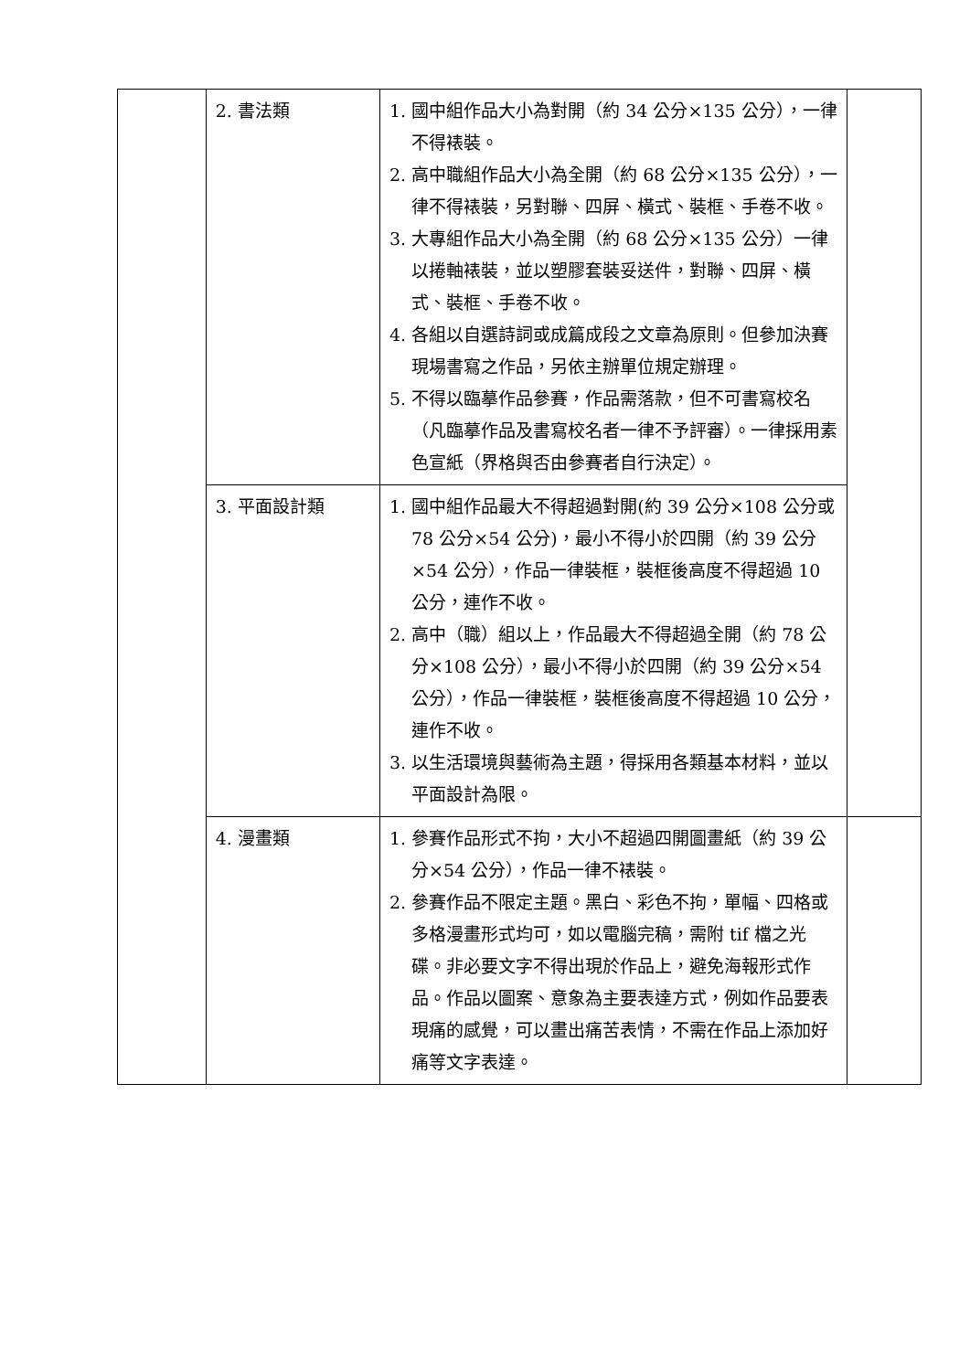| | 2. 書法類 | 1. 國中組作品大小為對開（約 34 公分×135 公分），一律不得裱裝。 2. 高中職組作品大小為全開（約 68 公分×135 公分），一律不得裱裝，另對聯、四屏、橫式、裝框、手卷不收。 3. 大專組作品大小為全開（約 68 公分×135 公分）一律以捲軸裱裝，並以塑膠套裝妥送件，對聯、四屏、橫式、裝框、手卷不收。 4. 各組以自選詩詞或成篇成段之文章為原則。但參加決賽現場書寫之作品，另依主辦單位規定辦理。 5. 不得以臨摹作品參賽，作品需落款，但不可書寫校名（凡臨摹作品及書寫校名者一律不予評審）。一律採用素色宣紙（界格與否由參賽者自行決定）。 | |
| | 3. 平面設計類 | 1. 國中組作品最大不得超過對開(約 39 公分×108 公分或 78 公分×54 公分)，最小不得小於四開（約 39 公分×54 公分），作品一律裝框，裝框後高度不得超過 10 公分，連作不收。 2. 高中（職）組以上，作品最大不得超過全開（約 78 公分×108 公分），最小不得小於四開（約 39 公分×54 公分），作品一律裝框，裝框後高度不得超過 10 公分，連作不收。 3. 以生活環境與藝術為主題，得採用各類基本材料，並以平面設計為限。 | |
| | 4. 漫畫類 | 1. 參賽作品形式不拘，大小不超過四開圖畫紙（約 39 公分×54 公分），作品一律不裱裝。 2. 參賽作品不限定主題。黑白、彩色不拘，單幅、四格或多格漫畫形式均可，如以電腦完稿，需附 tif 檔之光碟。非必要文字不得出現於作品上，避免海報形式作品。作品以圖案、意象為主要表達方式，例如作品要表現痛的感覺，可以畫出痛苦表情，不需在作品上添加好痛等文字表達。 | |